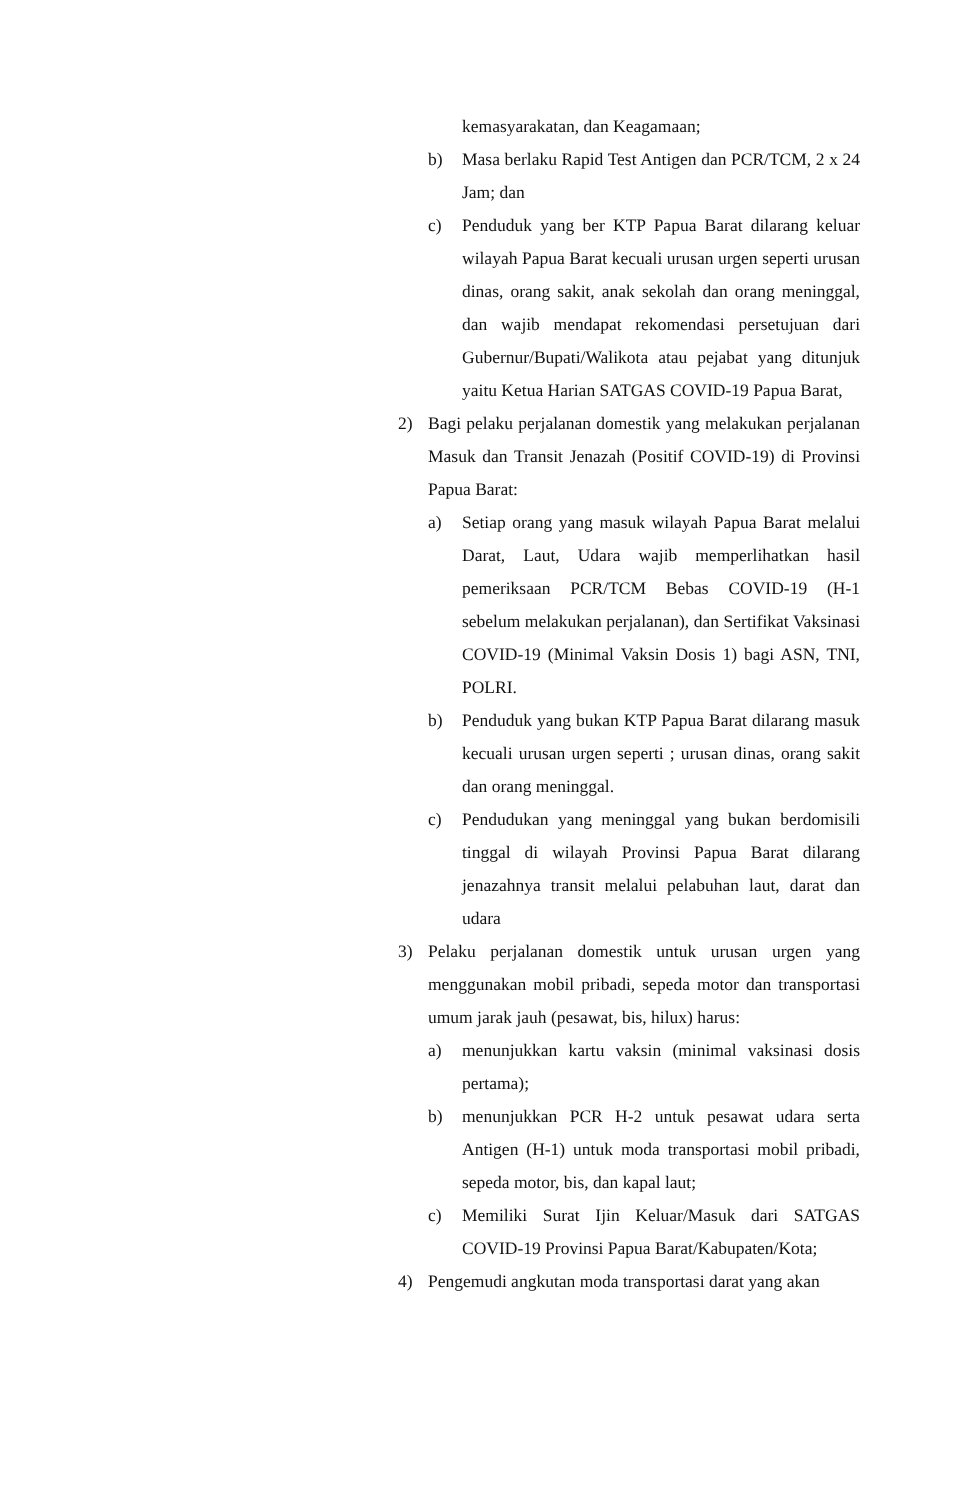kemasyarakatan, dan Keagamaan;
b) Masa berlaku Rapid Test Antigen dan PCR/TCM, 2 x 24 Jam; dan
c) Penduduk yang ber KTP Papua Barat dilarang keluar wilayah Papua Barat kecuali urusan urgen seperti urusan dinas, orang sakit, anak sekolah dan orang meninggal, dan wajib mendapat rekomendasi persetujuan dari Gubernur/Bupati/Walikota atau pejabat yang ditunjuk yaitu Ketua Harian SATGAS COVID-19 Papua Barat,
2) Bagi pelaku perjalanan domestik yang melakukan perjalanan Masuk dan Transit Jenazah (Positif COVID-19) di Provinsi Papua Barat:
a) Setiap orang yang masuk wilayah Papua Barat melalui Darat, Laut, Udara wajib memperlihatkan hasil pemeriksaan PCR/TCM Bebas COVID-19 (H-1 sebelum melakukan perjalanan), dan Sertifikat Vaksinasi COVID-19 (Minimal Vaksin Dosis 1) bagi ASN, TNI, POLRI.
b) Penduduk yang bukan KTP Papua Barat dilarang masuk kecuali urusan urgen seperti ; urusan dinas, orang sakit dan orang meninggal.
c) Pendudukan yang meninggal yang bukan berdomisili tinggal di wilayah Provinsi Papua Barat dilarang jenazahnya transit melalui pelabuhan laut, darat dan udara
3) Pelaku perjalanan domestik untuk urusan urgen yang menggunakan mobil pribadi, sepeda motor dan transportasi umum jarak jauh (pesawat, bis, hilux) harus:
a) menunjukkan kartu vaksin (minimal vaksinasi dosis pertama);
b) menunjukkan PCR H-2 untuk pesawat udara serta Antigen (H-1) untuk moda transportasi mobil pribadi, sepeda motor, bis, dan kapal laut;
c) Memiliki Surat Ijin Keluar/Masuk dari SATGAS COVID-19 Provinsi Papua Barat/Kabupaten/Kota;
4) Pengemudi angkutan moda transportasi darat yang akan